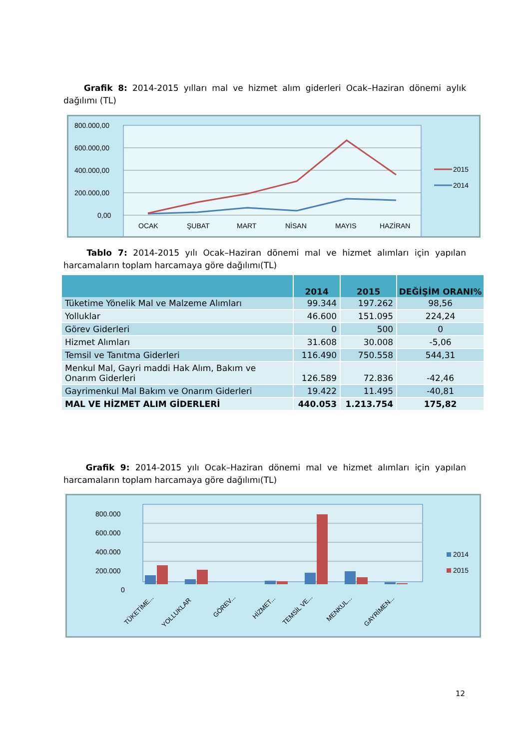Grafik 8: 2014-2015 yılları mal ve hizmet alım giderleri Ocak–Haziran dönemi aylık dağılımı (TL)
800.000,00
600.000,00
400.000,00
200.000,00
0,00
OCAK
ŞUBAT
MART
NİSAN
MAYIS
HAZİRAN
2015
2014
Tablo 7: 2014-2015 yılı Ocak–Haziran dönemi mal ve hizmet alımları için yapılan harcamaların toplam harcamaya göre dağılımı(TL)
| | 2014 | 2015 | DEĞİŞİM ORANI% |
| --- | --- | --- | --- |
| Tüketime Yönelik Mal ve Malzeme Alımları | 99.344 | 197.262 | 98,56 |
| Yolluklar | 46.600 | 151.095 | 224,24 |
| Görev Giderleri | 0 | 500 | 0 |
| Hizmet Alımları | 31.608 | 30.008 | -5,06 |
| Temsil ve Tanıtma Giderleri | 116.490 | 750.558 | 544,31 |
| Menkul Mal, Gayri maddi Hak Alım, Bakım ve Onarım Giderleri | 126.589 | 72.836 | -42,46 |
| Gayrimenkul Mal Bakım ve Onarım Giderleri | 19.422 | 11.495 | -40,81 |
| MAL VE HİZMET ALIM GİDERLERİ | 440.053 | 1.213.754 | 175,82 |
Grafik 9: 2014-2015 yılı Ocak–Haziran dönemi mal ve hizmet alımları için yapılan harcamaların toplam harcamaya göre dağılımı(TL)
800.000
600.000
400.000
200.000
0
2014
2015
TÜKETİME...
YOLLUKLAR
GÖREV...
HİZMET...
TEMSİL VE...
MENKUL...
GAYRİMEN...
12